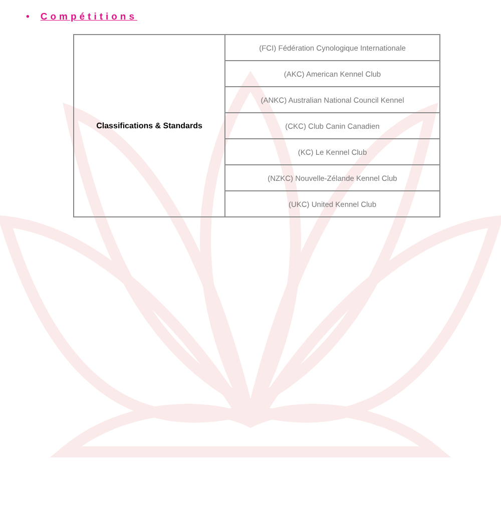• Compétitions
| Classifications & Standards | (FCI) Fédération Cynologique Internationale |
| | (AKC) American Kennel Club |
| | (ANKC) Australian National Council Kennel |
| | (CKC) Club Canin Canadien |
| | (KC) Le Kennel Club |
| | (NZKC) Nouvelle-Zélande Kennel Club |
| | (UKC) United Kennel Club |